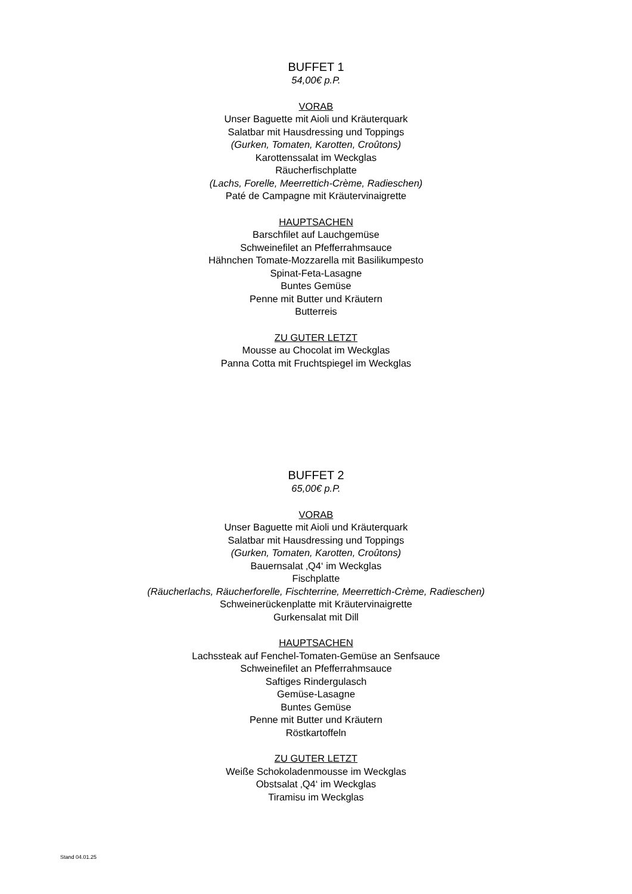BUFFET 1
54,00€ p.P.
VORAB
Unser Baguette mit Aioli und Kräuterquark
Salatbar mit Hausdressing und Toppings
(Gurken, Tomaten, Karotten, Croûtons)
Karottenssalat im Weckglas
Räucherfischplatte
(Lachs, Forelle, Meerrettich-Crème, Radieschen)
Paté de Campagne mit Kräutervinaigrette
HAUPTSACHEN
Barschfilet auf Lauchgemüse
Schweinefilet an Pfefferrahmsauce
Hähnchen Tomate-Mozzarella mit Basilikumpesto
Spinat-Feta-Lasagne
Buntes Gemüse
Penne mit Butter und Kräutern
Butterreis
ZU GUTER LETZT
Mousse au Chocolat im Weckglas
Panna Cotta mit Fruchtspiegel im Weckglas
BUFFET 2
65,00€ p.P.
VORAB
Unser Baguette mit Aioli und Kräuterquark
Salatbar mit Hausdressing und Toppings
(Gurken, Tomaten, Karotten, Croûtons)
Bauernsalat ‚Q4‘ im Weckglas
Fischplatte
(Räucherlachs, Räucherforelle, Fischterrine, Meerrettich-Crème, Radieschen)
Schweinerückenplatte mit Kräutervinaigrette
Gurkensalat mit Dill
HAUPTSACHEN
Lachssteak auf Fenchel-Tomaten-Gemüse an Senfsauce
Schweinefilet an Pfefferrahmsauce
Saftiges Rindergulasch
Gemüse-Lasagne
Buntes Gemüse
Penne mit Butter und Kräutern
Röstkartoffeln
ZU GUTER LETZT
Weiße Schokoladenmousse im Weckglas
Obstsalat ‚Q4‘ im Weckglas
Tiramisu im Weckglas
Stand 04.01.25